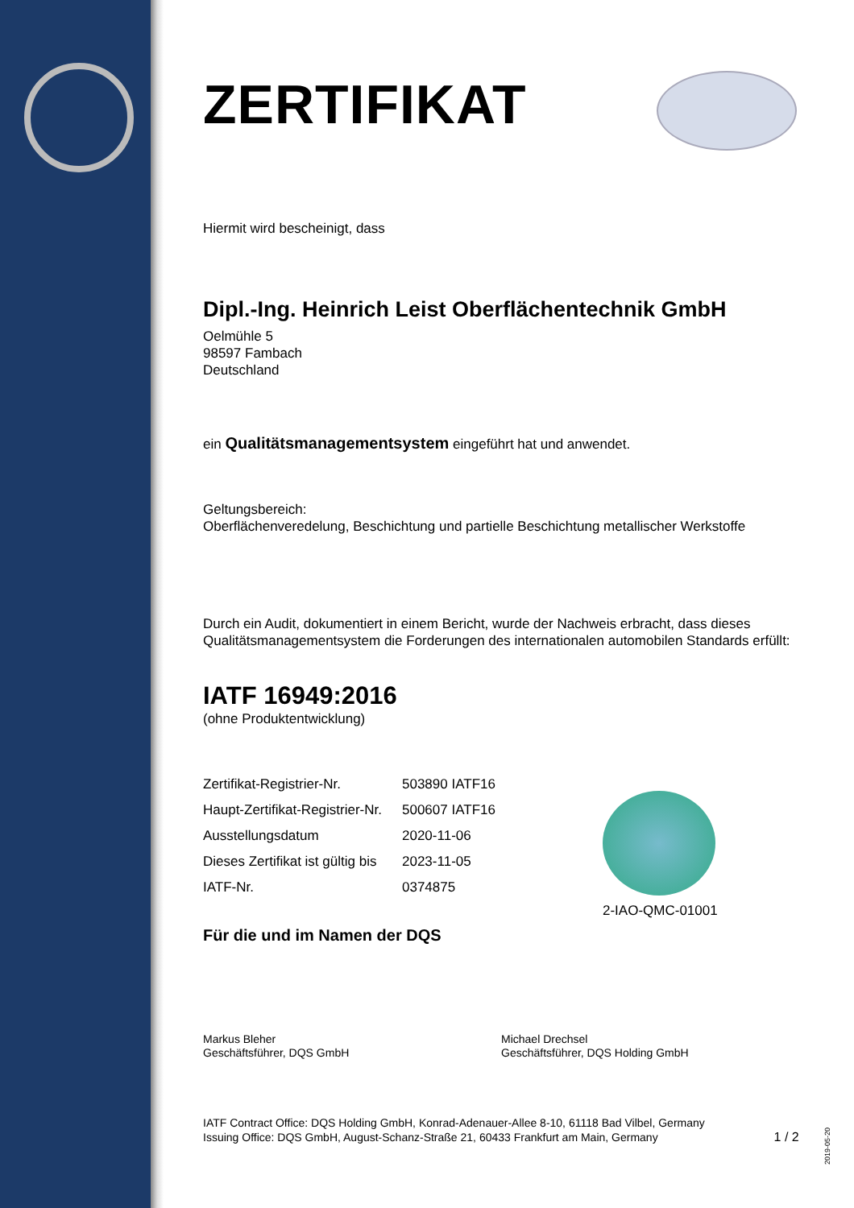ZERTIFIKAT
Hiermit wird bescheinigt, dass
Dipl.-Ing. Heinrich Leist Oberflächentechnik GmbH
Oelmühle 5
98597 Fambach
Deutschland
ein Qualitätsmanagementsystem eingeführt hat und anwendet.
Geltungsbereich:
Oberflächenveredelung, Beschichtung und partielle Beschichtung metallischer Werkstoffe
Durch ein Audit, dokumentiert in einem Bericht, wurde der Nachweis erbracht, dass dieses Qualitätsmanagementsystem die Forderungen des internationalen automobilen Standards erfüllt:
IATF 16949:2016
(ohne Produktentwicklung)
| Zertifikat-Registrier-Nr. | 503890 IATF16 |
| Haupt-Zertifikat-Registrier-Nr. | 500607 IATF16 |
| Ausstellungsdatum | 2020-11-06 |
| Dieses Zertifikat ist gültig bis | 2023-11-05 |
| IATF-Nr. | 0374875 |
Für die und im Namen der DQS
Markus Bleher
Geschäftsführer, DQS GmbH
Michael Drechsel
Geschäftsführer, DQS Holding GmbH
IATF Contract Office: DQS Holding GmbH, Konrad-Adenauer-Allee 8-10, 61118 Bad Vilbel, Germany
Issuing Office: DQS GmbH, August-Schanz-Straße 21, 60433 Frankfurt am Main, Germany 1 / 2
2-IAO-QMC-01001
2019-05-20